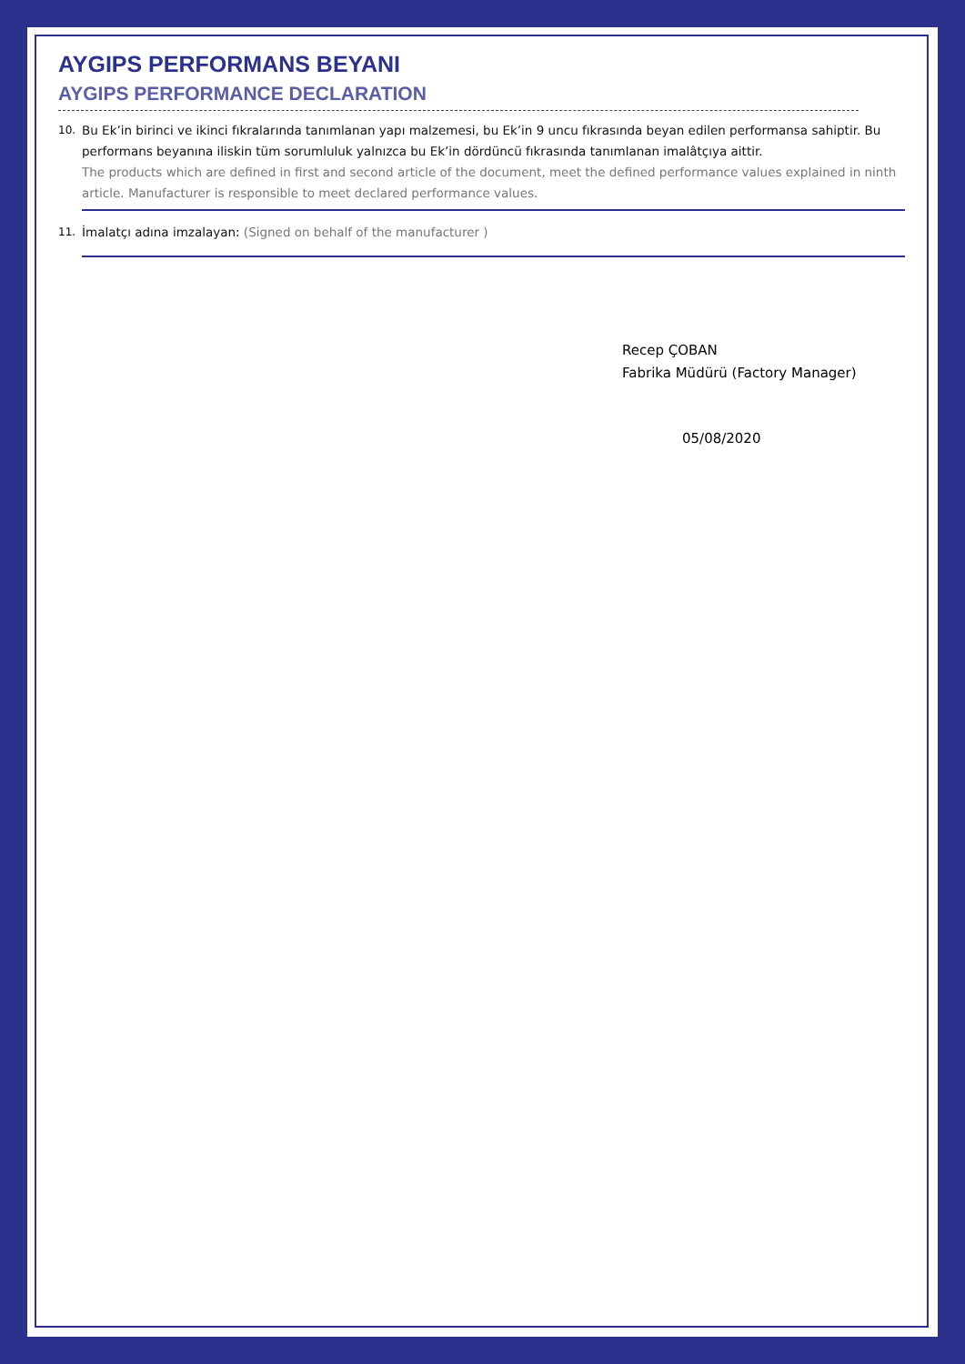AYGIPS PERFORMANS BEYANI
AYGIPS PERFORMANCE DECLARATION
10. Bu Ek’in birinci ve ikinci fıkralarında tanımlanan yapı malzemesi, bu Ek’in 9 uncu fıkrasında beyan edilen performansa sahiptir. Bu performans beyanına iliskin tüm sorumluluk yalnızca bu Ek’in dördüncü fıkrasında tanımlanan imalâtçıya aittir.
The products which are defined in first and second article of the document, meet the defined performance values explained in ninth article. Manufacturer is responsible to meet declared performance values.
11. İmalatçı adına imzalayan: (Signed on behalf of the manufacturer )
Recep ÇOBAN
Fabrika Müdürü (Factory Manager)
05/08/2020